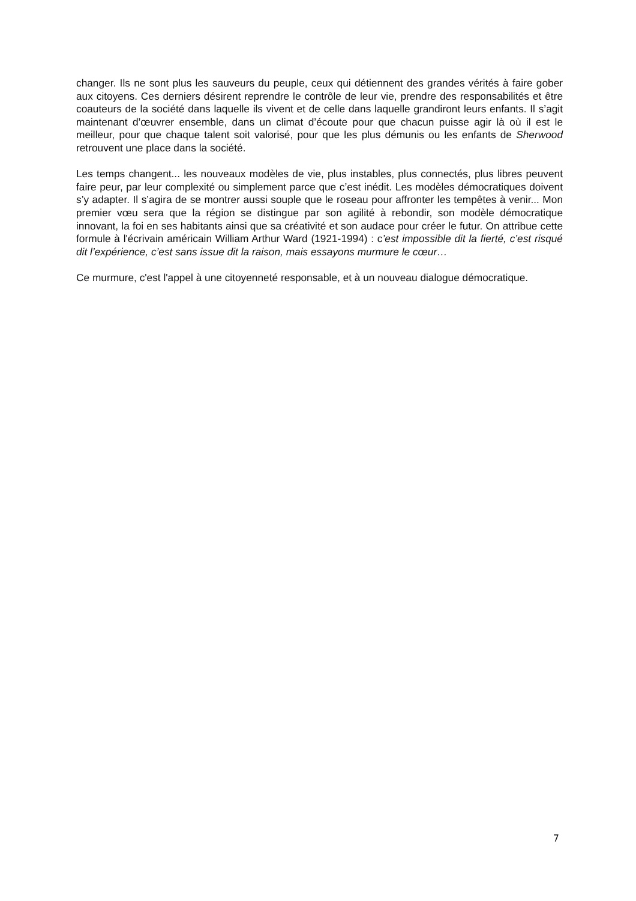changer. Ils ne sont plus les sauveurs du peuple, ceux qui détiennent des grandes vérités à faire gober aux citoyens. Ces derniers désirent reprendre le contrôle de leur vie, prendre des responsabilités et être coauteurs de la société dans laquelle ils vivent et de celle dans laquelle grandiront leurs enfants. Il s’agit maintenant d’œuvrer ensemble, dans un climat d’écoute pour que chacun puisse agir là où il est le meilleur, pour que chaque talent soit valorisé, pour que les plus démunis ou les enfants de Sherwood retrouvent une place dans la société.
Les temps changent... les nouveaux modèles de vie, plus instables, plus connectés, plus libres peuvent faire peur, par leur complexité ou simplement parce que c’est inédit. Les modèles démocratiques doivent s’y adapter. Il s’agira de se montrer aussi souple que le roseau pour affronter les tempêtes à venir... Mon premier vœu sera que la région se distingue par son agilité à rebondir, son modèle démocratique innovant, la foi en ses habitants ainsi que sa créativité et son audace pour créer le futur. On attribue cette formule à l'écrivain américain William Arthur Ward (1921-1994) : c’est impossible dit la fierté, c’est risqué dit l’expérience, c’est sans issue dit la raison, mais essayons murmure le cœur…
Ce murmure, c'est l'appel à une citoyenneté responsable, et à un nouveau dialogue démocratique.
7